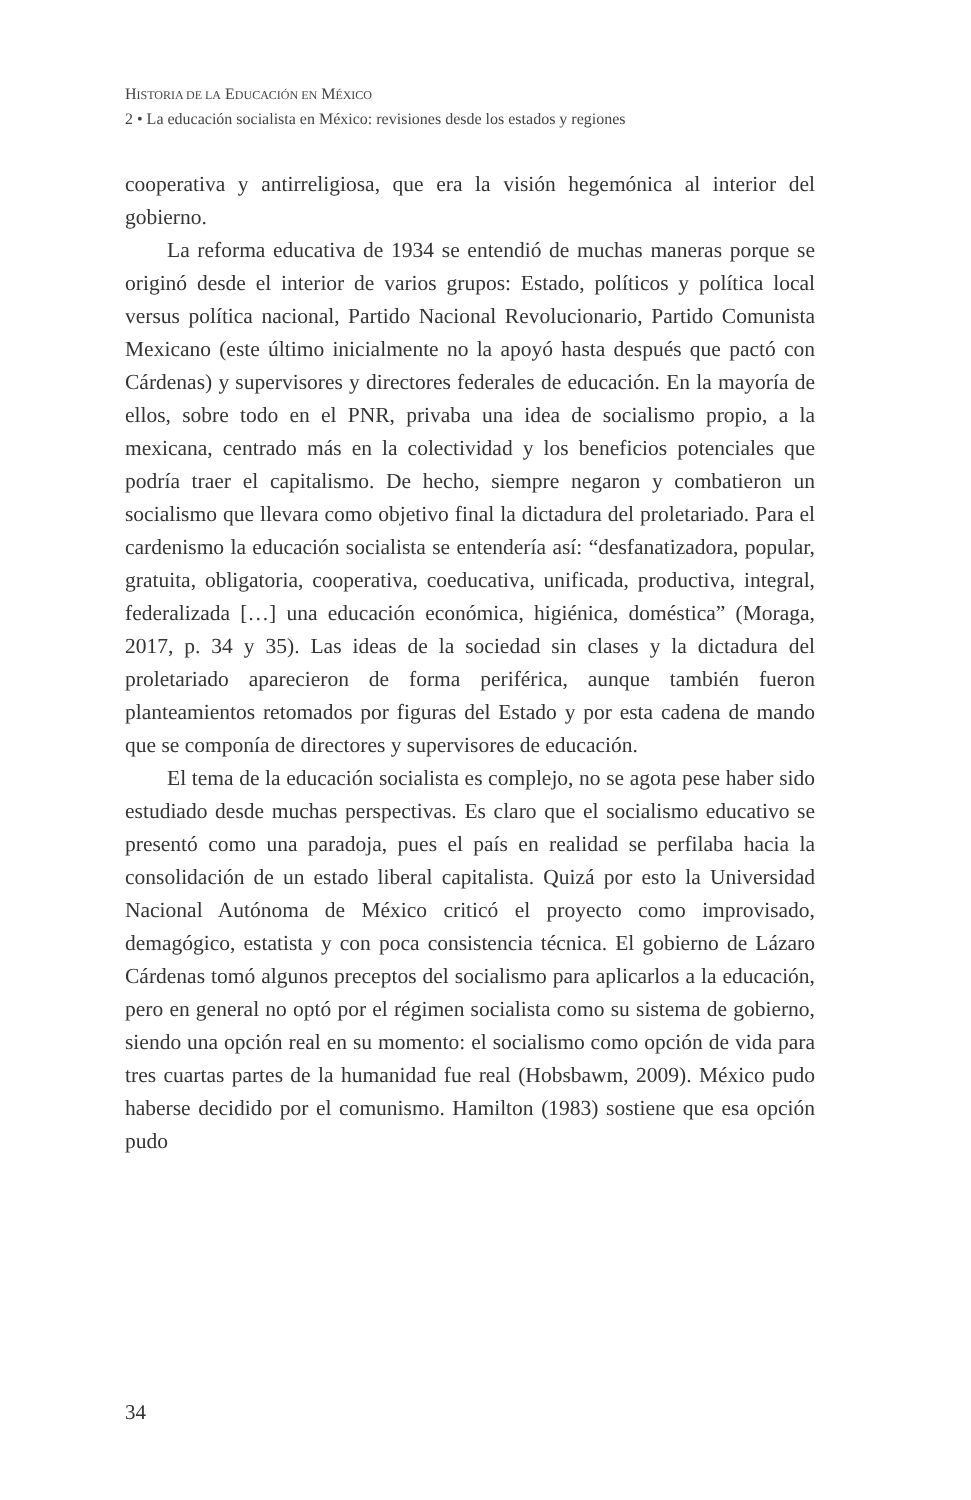HISTORIA DE LA EDUCACIÓN EN MÉXICO
2 • La educación socialista en México: revisiones desde los estados y regiones
cooperativa y antirreligiosa, que era la visión hegemónica al interior del gobierno.
La reforma educativa de 1934 se entendió de muchas maneras porque se originó desde el interior de varios grupos: Estado, políticos y política local versus política nacional, Partido Nacional Revolucionario, Partido Comunista Mexicano (este último inicialmente no la apoyó hasta después que pactó con Cárdenas) y supervisores y directores federales de educación. En la mayoría de ellos, sobre todo en el PNR, privaba una idea de socialismo propio, a la mexicana, centrado más en la colectividad y los beneficios potenciales que podría traer el capitalismo. De hecho, siempre negaron y combatieron un socialismo que llevara como objetivo final la dictadura del proletariado. Para el cardenismo la educación socialista se entendería así: “desfanatizadora, popular, gratuita, obligatoria, cooperativa, coeducativa, unificada, productiva, integral, federalizada […] una educación económica, higiénica, doméstica” (Moraga, 2017, p. 34 y 35). Las ideas de la sociedad sin clases y la dictadura del proletariado aparecieron de forma periférica, aunque también fueron planteamientos retomados por figuras del Estado y por esta cadena de mando que se componía de directores y supervisores de educación.
El tema de la educación socialista es complejo, no se agota pese haber sido estudiado desde muchas perspectivas. Es claro que el socialismo educativo se presentó como una paradoja, pues el país en realidad se perfilaba hacia la consolidación de un estado liberal capitalista. Quizá por esto la Universidad Nacional Autónoma de México criticó el proyecto como improvisado, demagógico, estatista y con poca consistencia técnica. El gobierno de Lázaro Cárdenas tomó algunos preceptos del socialismo para aplicarlos a la educación, pero en general no optó por el régimen socialista como su sistema de gobierno, siendo una opción real en su momento: el socialismo como opción de vida para tres cuartas partes de la humanidad fue real (Hobsbawm, 2009). México pudo haberse decidido por el comunismo. Hamilton (1983) sostiene que esa opción pudo
34